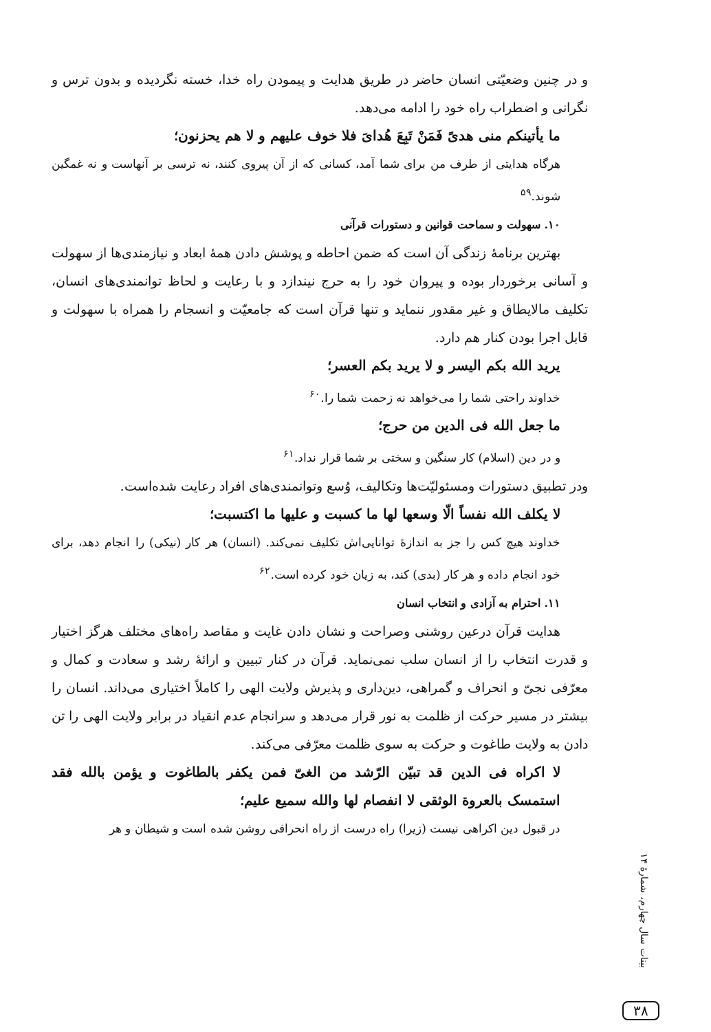و در چنین وضعیّتی انسان حاضر در طریق هدایت و پیمودن راه خدا، خسته نگردیده و بدون ترس و نگرانی و اضطراب راه خود را ادامه می‌دهد.
ما یأتینکم منی هدیً فَمَنْ تَبِعَ هُدایَ فلا خوف علیهم و لا هم یحزنون؛
هرگاه هدایتی از طرف من برای شما آمد، کسانی که از آن پیروی کنند، نه ترسی بر آنهاست و نه غمگین شوند.<sup>۵۹</sup>
۱۰. سهولت و سماحت قوانین و دستورات قرآنی
بهترین برنامهٔ زندگی آن است که ضمن احاطه و پوشش دادن همهٔ ابعاد و نیازمندی‌ها از سهولت و آسانی برخوردار بوده و پیروان خود را به حرج نیندازد و با رعایت و لحاظ توانمندی‌های انسان، تکلیف مالایطاق و غیر مقدور ننماید و تنها قرآن است که جامعیّت و انسجام را همراه با سهولت و قابل اجرا بودن کنار هم دارد.
یرید الله بکم الیسر و لا یرید بکم العسر؛
خداوند راحتی شما را می‌خواهد نه زحمت شما را.<sup>۶۰</sup>
ما جعل الله فی الدین من حرج؛
و در دین (اسلام) کار سنگین و سختی بر شما قرار نداد.<sup>۶۱</sup>
ودر تطبیق دستورات ومسئولیّت‌ها وتکالیف، وُسع وتوانمندی‌های افراد رعایت شده‌است.
لا یکلف الله نفساً الّا وسعها لها ما کسبت و علیها ما اکتسبت؛
خداوند هیچ کس را جز به اندازهٔ توانایی‌اش تکلیف نمی‌کند. (انسان) هر کار (نیکی) را انجام دهد، برای خود انجام داده و هر کار (بدی) کند، به زیان خود کرده است.<sup>۶۲</sup>
۱۱. احترام به آزادی و انتخاب انسان
هدایت قرآن درعین روشنی وصراحت و نشان دادن غایت و مقاصد راه‌های مختلف هرگز اختیار و قدرت انتخاب را از انسان سلب نمی‌نماید. قرآن در کنار تبیین و ارائهٔ رشد و سعادت و کمال و معرّفی نجیّ و انحراف و گمراهی، دین‌داری و پذیرش ولایت الهی را کاملاً اختیاری می‌داند. انسان را بیشتر در مسیر حرکت از ظلمت به نور قرار می‌دهد و سرانجام عدم انقیاد در برابر ولایت الهی را تن دادن به ولایت طاغوت و حرکت به سوی ظلمت معرّفی می‌کند.
لا اکراه فی الدین قد تبیّن الرّشد من الغیّ فمن یکفر بالطاغوت و یؤمن بالله فقد استمسک بالعروة الوثقی لا انفصام لها والله سمیع علیم؛
در قبول دین اکراهی نیست (زیرا) راه درست از راه انحرافی روشن شده است و شیطان و هر
بینات سال چهارم، شمارهٔ ۱۴
۳۸